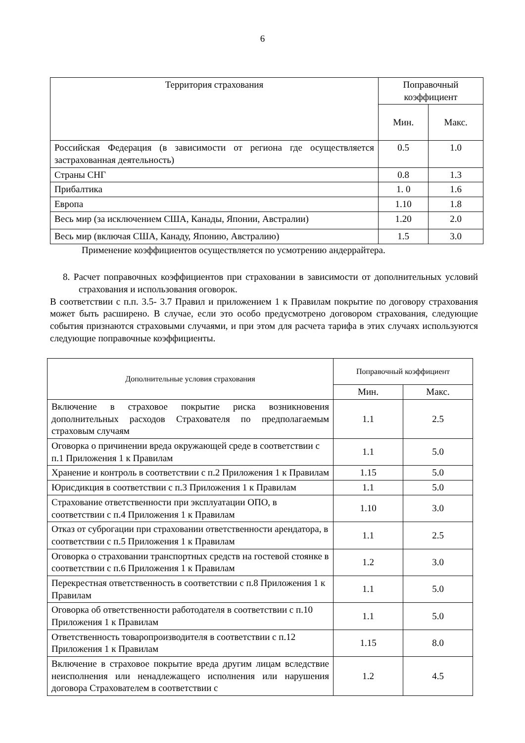6
| Территория страхования | Поправочный коэффициент | |
| --- | --- | --- |
| | Мин. | Макс. |
| Российская Федерация (в зависимости от региона где осуществляется застрахованная деятельность) | 0.5 | 1.0 |
| Страны СНГ | 0.8 | 1.3 |
| Прибалтика | 1. 0 | 1.6 |
| Европа | 1.10 | 1.8 |
| Весь мир (за исключением США, Канады, Японии, Австралии) | 1.20 | 2.0 |
| Весь мир (включая США, Канаду, Японию, Австралию) | 1.5 | 3.0 |
Применение коэффициентов осуществляется по усмотрению андеррайтера.
8. Расчет поправочных коэффициентов при страховании в зависимости от дополнительных условий страхования и использования оговорок.
В соответствии с п.п. 3.5- 3.7 Правил и приложением 1 к Правилам покрытие по договору страхования может быть расширено. В случае, если это особо предусмотрено договором страхования, следующие события признаются страховыми случаями, и при этом для расчета тарифа в этих случаях используются следующие поправочные коэффициенты.
| Дополнительные условия страхования | Поправочный коэффициент | |
| --- | --- | --- |
| | Мин. | Макс. |
| Включение в страховое покрытие риска возникновения дополнительных расходов Страхователя по предполагаемым страховым случаям | 1.1 | 2.5 |
| Оговорка о причинении вреда окружающей среде в соответствии с п.1 Приложения 1 к Правилам | 1.1 | 5.0 |
| Хранение и контроль в соответствии с п.2 Приложения 1 к Правилам | 1.15 | 5.0 |
| Юрисдикция в соответствии с п.3 Приложения 1 к Правилам | 1.1 | 5.0 |
| Страхование ответственности при эксплуатации ОПО, в соответствии с п.4 Приложения 1 к Правилам | 1.10 | 3.0 |
| Отказ от суброгации при страховании ответственности арендатора, в соответствии с п.5 Приложения 1 к Правилам | 1.1 | 2.5 |
| Оговорка о страховании транспортных средств на гостевой стоянке в соответствии с п.6 Приложения 1 к Правилам | 1.2 | 3.0 |
| Перекрестная ответственность в соответствии с п.8 Приложения 1 к Правилам | 1.1 | 5.0 |
| Оговорка об ответственности работодателя в соответствии с п.10 Приложения 1 к Правилам | 1.1 | 5.0 |
| Ответственность товаропроизводителя в соответствии с п.12 Приложения 1 к Правилам | 1.15 | 8.0 |
| Включение в страховое покрытие вреда другим лицам вследствие неисполнения или ненадлежащего исполнения или нарушения договора Страхователем в соответствии с | 1.2 | 4.5 |